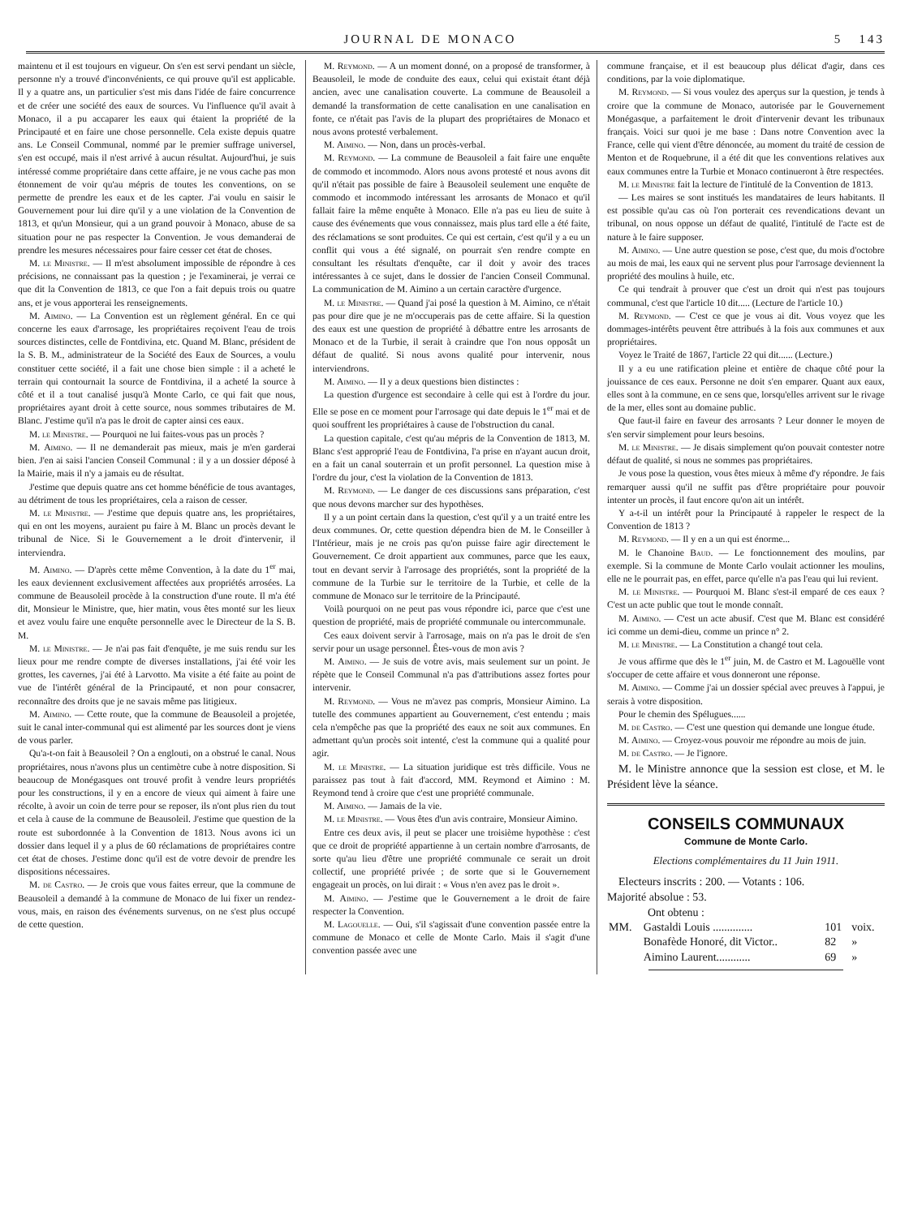JOURNAL DE MONACO 5 143
maintenu et il est toujours en vigueur. On s'en est servi pendant un siècle, personne n'y a trouvé d'inconvénients, ce qui prouve qu'il est applicable. Il y a quatre ans, un particulier s'est mis dans l'idée de faire concurrence et de créer une société des eaux de sources. Vu l'influence qu'il avait à Monaco, il a pu accaparer les eaux qui étaient la propriété de la Principauté et en faire une chose personnelle. Cela existe depuis quatre ans. Le Conseil Communal, nommé par le premier suffrage universel, s'en est occupé, mais il n'est arrivé à aucun résultat. Aujourd'hui, je suis intéressé comme propriétaire dans cette affaire, je ne vous cache pas mon étonnement de voir qu'au mépris de toutes les conventions, on se permette de prendre les eaux et de les capter. J'ai voulu en saisir le Gouvernement pour lui dire qu'il y a une violation de la Convention de 1813, et qu'un Monsieur, qui a un grand pouvoir à Monaco, abuse de sa situation pour ne pas respecter la Convention. Je vous demanderai de prendre les mesures nécessaires pour faire cesser cet état de choses.
M. le Ministre. — Il m'est absolument impossible de répondre à ces précisions, ne connaissant pas la question ; je l'examinerai, je verrai ce que dit la Convention de 1813, ce que l'on a fait depuis trois ou quatre ans, et je vous apporterai les renseignements.
M. Aimino. — La Convention est un règlement général. En ce qui concerne les eaux d'arrosage, les propriétaires reçoivent l'eau de trois sources distinctes, celle de Fontdivina, etc. Quand M. Blanc, président de la S. B. M., administrateur de la Société des Eaux de Sources, a voulu constituer cette société, il a fait une chose bien simple : il a acheté le terrain qui contournait la source de Fontdivina, il a acheté la source à côté et il a tout canalisé jusqu'à Monte Carlo, ce qui fait que nous, propriétaires ayant droit à cette source, nous sommes tributaires de M. Blanc. J'estime qu'il n'a pas le droit de capter ainsi ces eaux.
M. le Ministre. — Pourquoi ne lui faites-vous pas un procès ?
M. Aimino. — Il ne demanderait pas mieux, mais je m'en garderai bien. J'en ai saisi l'ancien Conseil Communal : il y a un dossier déposé à la Mairie, mais il n'y a jamais eu de résultat.
J'estime que depuis quatre ans cet homme bénéficie de tous avantages, au détriment de tous les propriétaires, cela a raison de cesser.
M. le Ministre. — J'estime que depuis quatre ans, les propriétaires, qui en ont les moyens, auraient pu faire à M. Blanc un procès devant le tribunal de Nice. Si le Gouvernement a le droit d'intervenir, il interviendra.
M. Aimino. — D'après cette même Convention, à la date du 1<sup>er</sup> mai, les eaux deviennent exclusivement affectées aux propriétés arrosées. La commune de Beausoleil procède à la construction d'une route. Il m'a été dit, Monsieur le Ministre, que, hier matin, vous êtes monté sur les lieux et avez voulu faire une enquête personnelle avec le Directeur de la S. B. M.
M. le Ministre. — Je n'ai pas fait d'enquête, je me suis rendu sur les lieux pour me rendre compte de diverses installations, j'ai été voir les grottes, les cavernes, j'ai été à Larvotto. Ma visite a été faite au point de vue de l'intérêt général de la Principauté, et non pour consacrer, reconnaître des droits que je ne savais même pas litigieux.
M. Aimino. — Cette route, que la commune de Beausoleil a projetée, suit le canal inter-communal qui est alimenté par les sources dont je viens de vous parler.
Qu'a-t-on fait à Beausoleil ? On a englouti, on a obstrué le canal. Nous propriétaires, nous n'avons plus un centimètre cube à notre disposition. Si beaucoup de Monégasques ont trouvé profit à vendre leurs propriétés pour les constructions, il y en a encore de vieux qui aiment à faire une récolte, à avoir un coin de terre pour se reposer, ils n'ont plus rien du tout et cela à cause de la commune de Beausoleil. J'estime que question de la route est subordonnée à la Convention de 1813. Nous avons ici un dossier dans lequel il y a plus de 60 réclamations de propriétaires contre cet état de choses. J'estime donc qu'il est de votre devoir de prendre les dispositions nécessaires.
M. de Castro. — Je crois que vous faites erreur, que la commune de Beausoleil a demandé à la commune de Monaco de lui fixer un rendez-vous, mais, en raison des événements survenus, on ne s'est plus occupé de cette question.
M. Reymond. — A un moment donné, on a proposé de transformer, à Beausoleil, le mode de conduite des eaux, celui qui existait étant déjà ancien, avec une canalisation couverte. La commune de Beausoleil a demandé la transformation de cette canalisation en une canalisation en fonte, ce n'était pas l'avis de la plupart des propriétaires de Monaco et nous avons protesté verbalement.
M. Aimino. — Non, dans un procès-verbal.
M. Reymond. — La commune de Beausoleil a fait faire une enquête de commodo et incommodo. Alors nous avons protesté et nous avons dit qu'il n'était pas possible de faire à Beausoleil seulement une enquête de commodo et incommodo intéressant les arrosants de Monaco et qu'il fallait faire la même enquête à Monaco. Elle n'a pas eu lieu de suite à cause des événements que vous connaissez, mais plus tard elle a été faite, des réclamations se sont produites. Ce qui est certain, c'est qu'il y a eu un conflit qui vous a été signalé, on pourrait s'en rendre compte en consultant les résultats d'enquête, car il doit y avoir des traces intéressantes à ce sujet, dans le dossier de l'ancien Conseil Communal. La communication de M. Aimino a un certain caractère d'urgence.
M. le Ministre. — Quand j'ai posé la question à M. Aimino, ce n'était pas pour dire que je ne m'occuperais pas de cette affaire. Si la question des eaux est une question de propriété à débattre entre les arrosants de Monaco et de la Turbie, il serait à craindre que l'on nous opposât un défaut de qualité. Si nous avons qualité pour intervenir, nous interviendrons.
M. Aimino. — Il y a deux questions bien distinctes :
La question d'urgence est secondaire à celle qui est à l'ordre du jour. Elle se pose en ce moment pour l'arrosage qui date depuis le 1<sup>er</sup> mai et de quoi souffrent les propriétaires à cause de l'obstruction du canal.
La question capitale, c'est qu'au mépris de la Convention de 1813, M. Blanc s'est approprié l'eau de Fontdivina, l'a prise en n'ayant aucun droit, en a fait un canal souterrain et un profit personnel. La question mise à l'ordre du jour, c'est la violation de la Convention de 1813.
M. Reymond. — Le danger de ces discussions sans préparation, c'est que nous devons marcher sur des hypothèses.
Il y a un point certain dans la question, c'est qu'il y a un traité entre les deux communes. Or, cette question dépendra bien de M. le Conseiller à l'Intérieur, mais je ne crois pas qu'on puisse faire agir directement le Gouvernement. Ce droit appartient aux communes, parce que les eaux, tout en devant servir à l'arrosage des propriétés, sont la propriété de la commune de la Turbie sur le territoire de la Turbie, et celle de la commune de Monaco sur le territoire de la Principauté.
Voilà pourquoi on ne peut pas vous répondre ici, parce que c'est une question de propriété, mais de propriété communale ou intercommunale.
Ces eaux doivent servir à l'arrosage, mais on n'a pas le droit de s'en servir pour un usage personnel. Êtes-vous de mon avis ?
M. Aimino. — Je suis de votre avis, mais seulement sur un point. Je répète que le Conseil Communal n'a pas d'attributions assez fortes pour intervenir.
M. Reymond. — Vous ne m'avez pas compris, Monsieur Aimino. La tutelle des communes appartient au Gouvernement, c'est entendu ; mais cela n'empêche pas que la propriété des eaux ne soit aux communes. En admettant qu'un procès soit intenté, c'est la commune qui a qualité pour agir.
M. le Ministre. — La situation juridique est très difficile. Vous ne paraissez pas tout à fait d'accord, MM. Reymond et Aimino : M. Reymond tend à croire que c'est une propriété communale.
M. Aimino. — Jamais de la vie.
M. le Ministre. — Vous êtes d'un avis contraire, Monsieur Aimino.
Entre ces deux avis, il peut se placer une troisième hypothèse : c'est que ce droit de propriété appartienne à un certain nombre d'arrosants, de sorte qu'au lieu d'être une propriété communale ce serait un droit collectif, une propriété privée ; de sorte que si le Gouvernement engageait un procès, on lui dirait : « Vous n'en avez pas le droit ».
M. Aimino. — J'estime que le Gouvernement a le droit de faire respecter la Convention.
M. Lagouelle. — Oui, s'il s'agissait d'une convention passée entre la commune de Monaco et celle de Monte Carlo. Mais il s'agit d'une convention passée avec une
commune française, et il est beaucoup plus délicat d'agir, dans ces conditions, par la voie diplomatique.
M. Reymond. — Si vous voulez des aperçus sur la question, je tends à croire que la commune de Monaco, autorisée par le Gouvernement Monégasque, a parfaitement le droit d'intervenir devant les tribunaux français. Voici sur quoi je me base : Dans notre Convention avec la France, celle qui vient d'être dénoncée, au moment du traité de cession de Menton et de Roquebrune, il a été dit que les conventions relatives aux eaux communes entre la Turbie et Monaco continueront à être respectées.
M. le Ministre fait la lecture de l'intitulé de la Convention de 1813.
— Les maires se sont institués les mandataires de leurs habitants. Il est possible qu'au cas où l'on porterait ces revendications devant un tribunal, on nous oppose un défaut de qualité, l'intitulé de l'acte est de nature à le faire supposer.
M. Aimino. — Une autre question se pose, c'est que, du mois d'octobre au mois de mai, les eaux qui ne servent plus pour l'arrosage deviennent la propriété des moulins à huile, etc.
Ce qui tendrait à prouver que c'est un droit qui n'est pas toujours communal, c'est que l'article 10 dit..... (Lecture de l'article 10.)
M. Reymond. — C'est ce que je vous ai dit. Vous voyez que les dommages-intérêts peuvent être attribués à la fois aux communes et aux propriétaires.
Voyez le Traité de 1867, l'article 22 qui dit...... (Lecture.)
Il y a eu une ratification pleine et entière de chaque côté pour la jouissance de ces eaux. Personne ne doit s'en emparer. Quant aux eaux, elles sont à la commune, en ce sens que, lorsqu'elles arrivent sur le rivage de la mer, elles sont au domaine public.
Que faut-il faire en faveur des arrosants ? Leur donner le moyen de s'en servir simplement pour leurs besoins.
M. le Ministre. — Je disais simplement qu'on pouvait contester notre défaut de qualité, si nous ne sommes pas propriétaires.
Je vous pose la question, vous êtes mieux à même d'y répondre. Je fais remarquer aussi qu'il ne suffit pas d'être propriétaire pour pouvoir intenter un procès, il faut encore qu'on ait un intérêt.
Y a-t-il un intérêt pour la Principauté à rappeler le respect de la Convention de 1813 ?
M. Reymond. — Il y en a un qui est énorme...
M. le Chanoine Baud. — Le fonctionnement des moulins, par exemple. Si la commune de Monte Carlo voulait actionner les moulins, elle ne le pourrait pas, en effet, parce qu'elle n'a pas l'eau qui lui revient.
M. le Ministre. — Pourquoi M. Blanc s'est-il emparé de ces eaux ? C'est un acte public que tout le monde connaît.
M. Aimino. — C'est un acte abusif. C'est que M. Blanc est considéré ici comme un demi-dieu, comme un prince n° 2.
M. le Ministre. — La Constitution a changé tout cela.
Je vous affirme que dès le 1<sup>er</sup> juin, M. de Castro et M. Lagouëlle vont s'occuper de cette affaire et vous donneront une réponse.
M. Aimino. — Comme j'ai un dossier spécial avec preuves à l'appui, je serais à votre disposition.
Pour le chemin des Spélugues......
M. de Castro. — C'est une question qui demande une longue étude.
M. Aimino. — Croyez-vous pouvoir me répondre au mois de juin.
M. de Castro. — Je l'ignore.
M. le Ministre annonce que la session est close, et M. le Président lève la séance.
CONSEILS COMMUNAUX
Commune de Monte Carlo.
Elections complémentaires du 11 Juin 1911.
Electeurs inscrits : 200. — Votants : 106.
Majorité absolue : 53.
Ont obtenu :
| MM. | Gastaldi Louis .............. | 101 | voix. |
| | Bonafède Honoré, dit Victor.. | 82 | » |
| | Aimino Laurent............ | 69 | » |